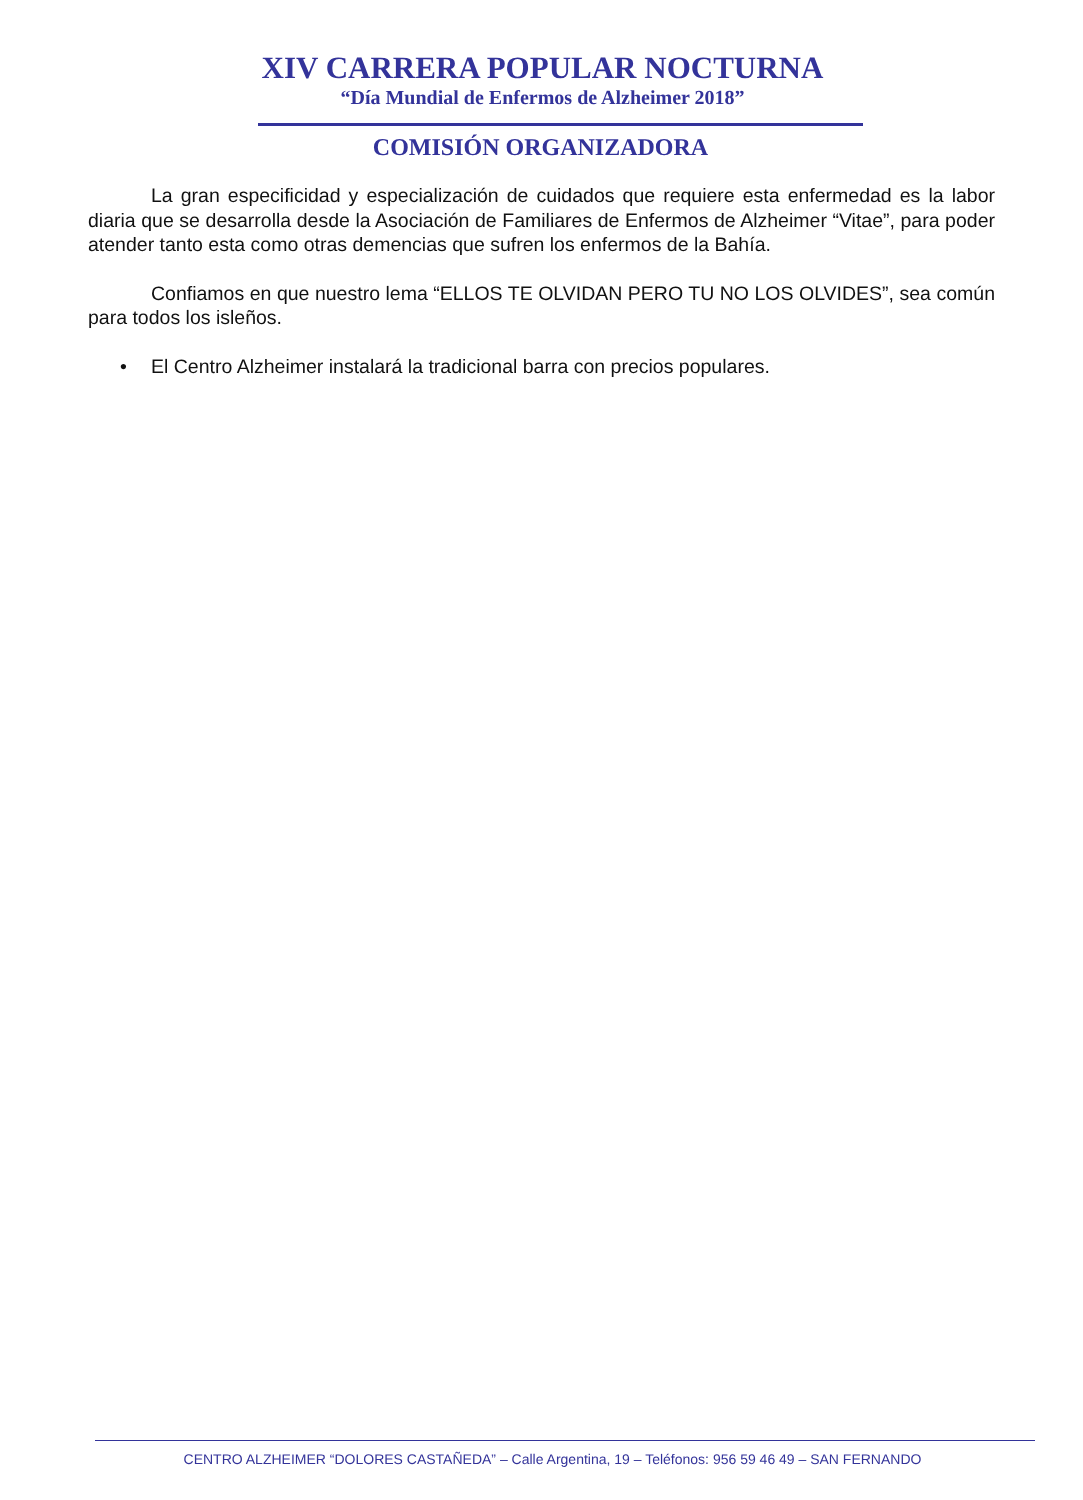XIV CARRERA POPULAR NOCTURNA
“Día Mundial de Enfermos de Alzheimer 2018”
COMISIÓN ORGANIZADORA
La gran especificidad y especialización de cuidados que requiere esta enfermedad es la labor diaria que se desarrolla desde la Asociación de Familiares de Enfermos de Alzheimer “Vitae”, para poder atender tanto esta como otras demencias que sufren los enfermos de la Bahía.
Confiamos en que nuestro lema “ELLOS TE OLVIDAN PERO TU NO LOS OLVIDES”, sea común para todos los isleños.
• El Centro Alzheimer instalará la tradicional barra con precios populares.
CENTRO ALZHEIMER “DOLORES CASTAÑEDA” – Calle Argentina, 19 – Teléfonos: 956 59 46 49 – SAN FERNANDO